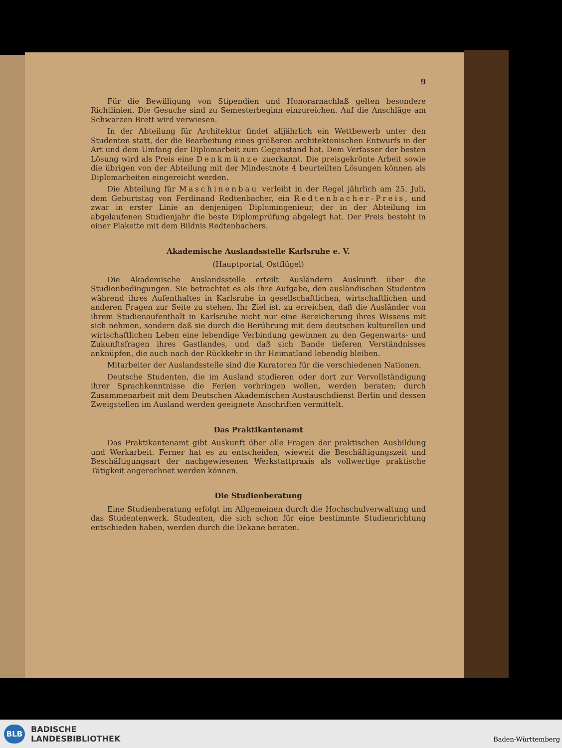9
Für die Bewilligung von Stipendien und Honorarnachlaß gelten besondere Richtlinien. Die Gesuche sind zu Semesterbeginn einzureichen. Auf die Anschläge am Schwarzen Brett wird verwiesen.
In der Abteilung für Architektur findet alljährlich ein Wettbewerb unter den Studenten statt, der die Bearbeitung eines größeren architektonischen Entwurfs in der Art und dem Umfang der Diplomarbeit zum Gegenstand hat. Dem Verfasser der besten Lösung wird als Preis eine Denkmünze zuerkannt. Die preisgekrönte Arbeit sowie die übrigen von der Abteilung mit der Mindestnote 4 beurteilten Lösungen können als Diplomarbeiten eingereicht werden.
Die Abteilung für Maschinenbau verleiht in der Regel jährlich am 25. Juli, dem Geburtstag von Ferdinand Redtenbacher, ein Redtenbacher-Preis, und zwar in erster Linie an denjenigen Diplomingenieur, der in der Abteilung im abgelaufenen Studienjahr die beste Diplomprüfung abgelegt hat. Der Preis besteht in einer Plakette mit dem Bildnis Redtenbachers.
Akademische Auslandsstelle Karlsruhe e. V.
(Hauptportal, Ostflügel)
Die Akademische Auslandsstelle erteilt Ausländern Auskunft über die Studienbedingungen. Sie betrachtet es als ihre Aufgabe, den ausländischen Studenten während ihres Aufenthaltes in Karlsruhe in gesellschaftlichen, wirtschaftlichen und anderen Fragen zur Seite zu stehen. Ihr Ziel ist, zu erreichen, daß die Ausländer von ihrem Studienaufenthalt in Karlsruhe nicht nur eine Bereicherung ihres Wissens mit sich nehmen, sondern daß sie durch die Berührung mit dem deutschen kulturellen und wirtschaftlichen Leben eine lebendige Verbindung gewinnen zu den Gegenwarts- und Zukunftsfragen ihres Gastlandes, und daß sich Bande tieferen Verständnisses anknüpfen, die auch nach der Rückkehr in ihr Heimatland lebendig bleiben.
Mitarbeiter der Auslandsstelle sind die Kuratoren für die verschiedenen Nationen.
Deutsche Studenten, die im Ausland studieren oder dort zur Vervollständigung ihrer Sprachkenntnisse die Ferien verbringen wollen, werden beraten; durch Zusammenarbeit mit dem Deutschen Akademischen Austauschdienst Berlin und dessen Zweigstellen im Ausland werden geeignete Anschriften vermittelt.
Das Praktikantenamt
Das Praktikantenamt gibt Auskunft über alle Fragen der praktischen Ausbildung und Werkarbeit. Ferner hat es zu entscheiden, wieweit die Beschäftigungszeit und Beschäftigungsart der nachgewiesenen Werkstattpraxis als vollwertige praktische Tätigkeit angerechnet werden können.
Die Studienberatung
Eine Studienberatung erfolgt im Allgemeinen durch die Hochschulverwaltung und das Studentenwerk. Studenten, die sich schon für eine bestimmte Studienrichtung entschieden haben, werden durch die Dekane beraten.
BLB
BADISCHE
LANDESBIBLIOTHEK
Baden-Württemberg